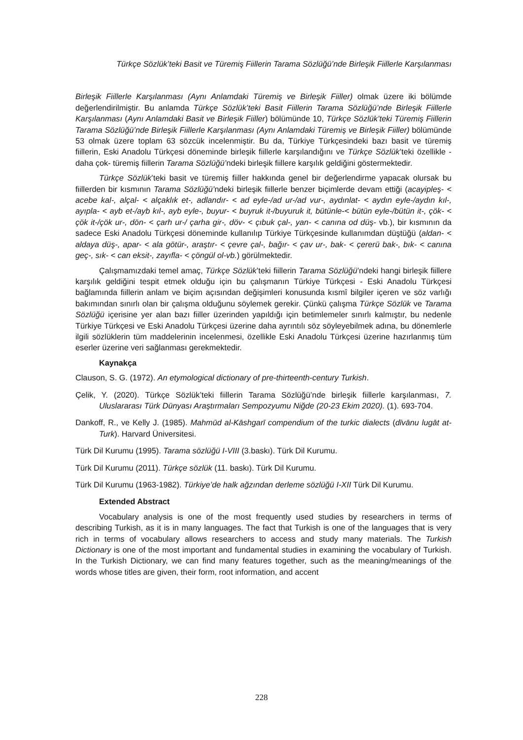Türkçe Sözlük’teki Basit ve Türemiş Fiillerin Tarama Sözlüğü’nde Birleşik Fiillerle Karşılanması
Birleşik Fiillerle Karşılanması (Aynı Anlamdaki Türemiş ve Birleşik Fiiller) olmak üzere iki bölümde değerlendirilmiştir. Bu anlamda Türkçe Sözlük’teki Basit Fiillerin Tarama Sözlüğü’nde Birleşik Fiillerle Karşılanması (Aynı Anlamdaki Basit ve Birleşik Fiiller) bölümünde 10, Türkçe Sözlük’teki Türemiş Fiillerin Tarama Sözlüğü’nde Birleşik Fiillerle Karşılanması (Aynı Anlamdaki Türemiş ve Birleşik Fiiller) bölümünde 53 olmak üzere toplam 63 sözcük incelenmiştir. Bu da, Türkiye Türkçesindeki bazı basit ve türemiş fiillerin, Eski Anadolu Türkçesi döneminde birleşik fiillerle karşılandığını ve Türkçe Sözlük’teki özellikle -daha çok- türemiş fiillerin Tarama Sözlüğü’ndeki birleşik fiillere karşılık geldiğini göstermektedir.
Türkçe Sözlük’teki basit ve türemiş fiiller hakkında genel bir değerlendirme yapacak olursak bu fiillerden bir kısmının Tarama Sözlüğü’ndeki birleşik fiillerle benzer biçimlerde devam ettiği (acayipleş- < acebe kal-, alçal- < alçaklık et-, adlandır- < ad eyle-/ad ur-/ad vur-, aydınlat- < aydın eyle-/aydın kıl-, ayıpla- < ayb et-/ayb kıl-, ayb eyle-, buyur- < buyruk it-/buyuruk it, bütünle-< bütün eyle-/bütün it-, çök- < çök it-/çök ur-, dön- < çarh ur-/ çarha gir-, döv- < çıbuk çal-, yan- < canına od düş- vb.), bir kısmının da sadece Eski Anadolu Türkçesi döneminde kullanılıp Türkiye Türkçesinde kullanımdan düştüğü (aldan- < aldaya düş-, apar- < ala götür-, araştır- < çevre çal-, bağır- < çav ur-, bak- < çererü bak-, bık- < canına geç-, sık- < can eksit-, zayıfla- < çöngül ol-vb.) görülmektedir.
Çalışmamızdaki temel amaç, Türkçe Sözlük’teki fiillerin Tarama Sözlüğü’ndeki hangi birleşik fiillere karşılık geldiğini tespit etmek olduğu için bu çalışmanın Türkiye Türkçesi - Eski Anadolu Türkçesi bağlamında fiillerin anlam ve biçim açısından değişimleri konusunda kısmî bilgiler içeren ve söz varlığı bakımından sınırlı olan bir çalışma olduğunu söylemek gerekir. Çünkü çalışma Türkçe Sözlük ve Tarama Sözlüğü içerisine yer alan bazı fiiller üzerinden yapıldığı için betimlemeler sınırlı kalmıştır, bu nedenle Türkiye Türkçesi ve Eski Anadolu Türkçesi üzerine daha ayrıntılı söz söyleyebilmek adına, bu dönemlerle ilgili sözlüklerin tüm maddelerinin incelenmesi, özellikle Eski Anadolu Türkçesi üzerine hazırlanmış tüm eserler üzerine veri sağlanması gerekmektedir.
Kaynakça
Clauson, S. G. (1972). An etymological dictionary of pre-thirteenth-century Turkish.
Çelik, Y. (2020). Türkçe Sözlük’teki fiillerin Tarama Sözlüğü’nde birleşik fiillerle karşılanması, 7. Uluslararası Türk Dünyası Araştırmaları Sempozyumu Niğde (20-23 Ekim 2020). (1). 693-704.
Dankoff, R., ve Kelly J. (1985). Mahmūd al-Kāshgarī compendium of the turkic dialects (dīvānu lugāt at-Turk). Harvard Üniversitesi.
Türk Dil Kurumu (1995). Tarama sözlüğü I-VIII (3.baskı). Türk Dil Kurumu.
Türk Dil Kurumu (2011). Türkçe sözlük (11. baskı). Türk Dil Kurumu.
Türk Dil Kurumu (1963-1982). Türkiye’de halk ağzından derleme sözlüğü I-XII Türk Dil Kurumu.
Extended Abstract
Vocabulary analysis is one of the most frequently used studies by researchers in terms of describing Turkish, as it is in many languages. The fact that Turkish is one of the languages that is very rich in terms of vocabulary allows researchers to access and study many materials. The Turkish Dictionary is one of the most important and fundamental studies in examining the vocabulary of Turkish. In the Turkish Dictionary, we can find many features together, such as the meaning/meanings of the words whose titles are given, their form, root information, and accent
228